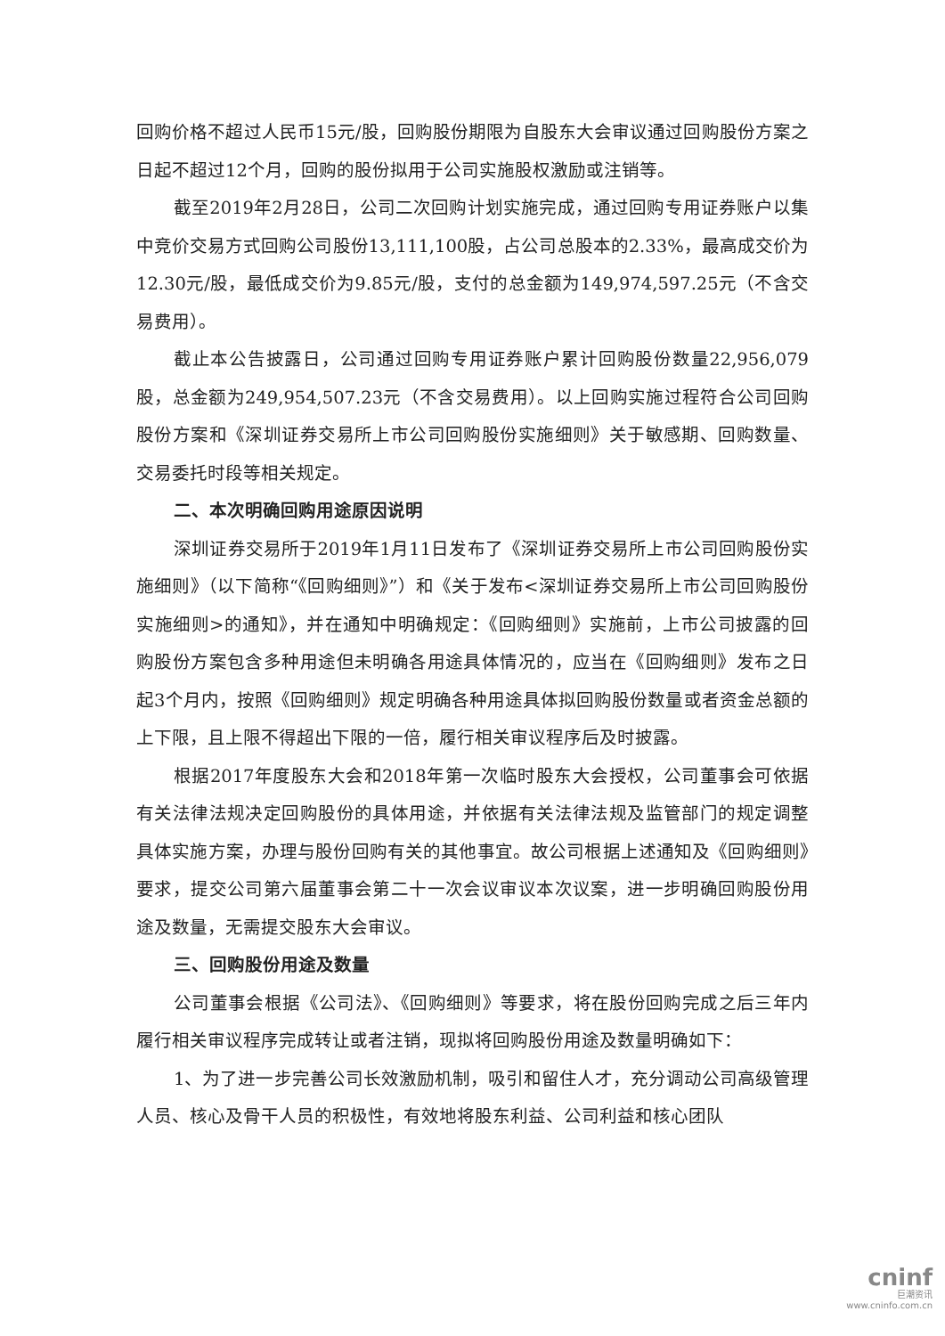回购价格不超过人民币15元/股，回购股份期限为自股东大会审议通过回购股份方案之日起不超过12个月，回购的股份拟用于公司实施股权激励或注销等。
截至2019年2月28日，公司二次回购计划实施完成，通过回购专用证券账户以集中竞价交易方式回购公司股份13,111,100股，占公司总股本的2.33%，最高成交价为12.30元/股，最低成交价为9.85元/股，支付的总金额为149,974,597.25元（不含交易费用）。
截止本公告披露日，公司通过回购专用证券账户累计回购股份数量22,956,079股，总金额为249,954,507.23元（不含交易费用）。以上回购实施过程符合公司回购股份方案和《深圳证券交易所上市公司回购股份实施细则》关于敏感期、回购数量、交易委托时段等相关规定。
二、本次明确回购用途原因说明
深圳证券交易所于2019年1月11日发布了《深圳证券交易所上市公司回购股份实施细则》（以下简称“《回购细则》”）和《关于发布<深圳证券交易所上市公司回购股份实施细则>的通知》，并在通知中明确规定：《回购细则》实施前，上市公司披露的回购股份方案包含多种用途但未明确各用途具体情况的，应当在《回购细则》发布之日起3个月内，按照《回购细则》规定明确各种用途具体拟回购股份数量或者资金总额的上下限，且上限不得超出下限的一倍，履行相关审议程序后及时披露。
根据2017年度股东大会和2018年第一次临时股东大会授权，公司董事会可依据有关法律法规决定回购股份的具体用途，并依据有关法律法规及监管部门的规定调整具体实施方案，办理与股份回购有关的其他事宜。故公司根据上述通知及《回购细则》要求，提交公司第六届董事会第二十一次会议审议本次议案，进一步明确回购股份用途及数量，无需提交股东大会审议。
三、回购股份用途及数量
公司董事会根据《公司法》、《回购细则》等要求，将在股份回购完成之后三年内履行相关审议程序完成转让或者注销，现拟将回购股份用途及数量明确如下：
1、为了进一步完善公司长效激励机制，吸引和留住人才，充分调动公司高级管理人员、核心及骨干人员的积极性，有效地将股东利益、公司利益和核心团队
cninf
巨潮资讯
www.cninfo.com.cn